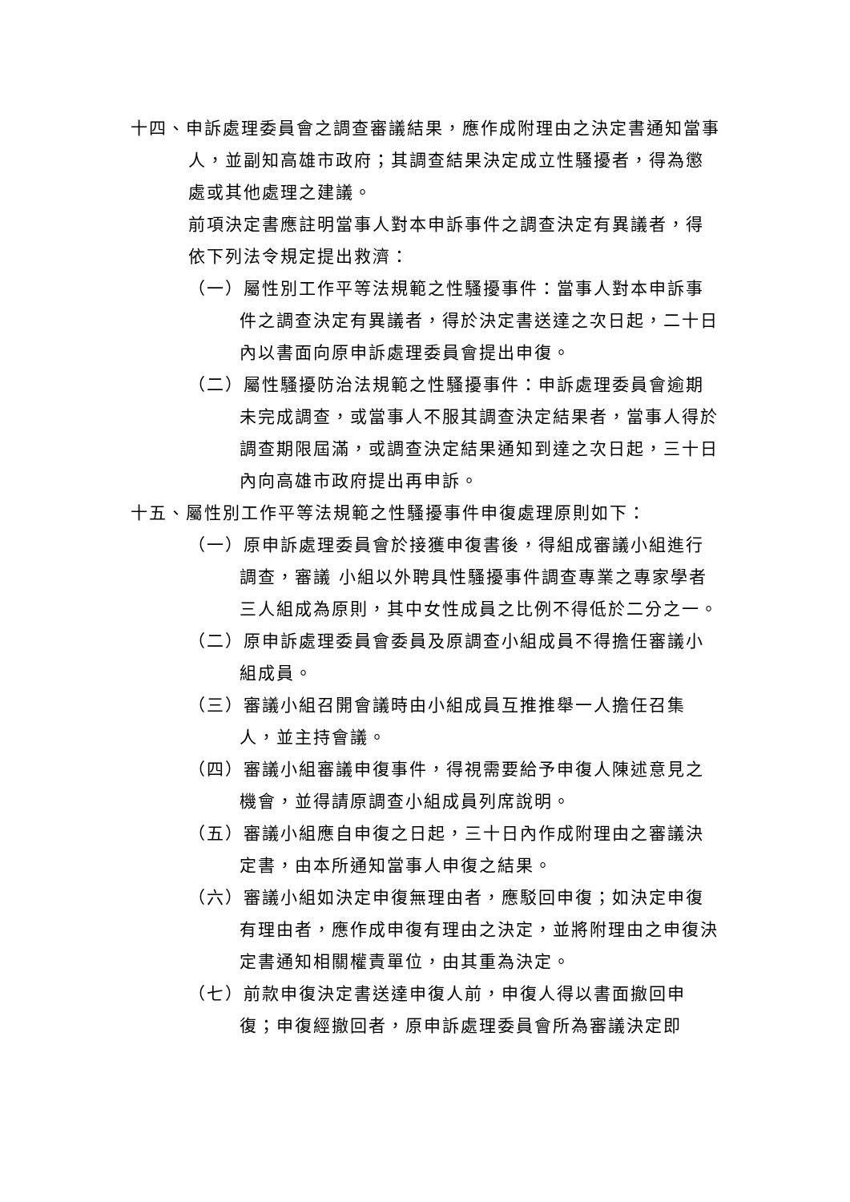十四、申訴處理委員會之調查審議結果，應作成附理由之決定書通知當事人，並副知高雄市政府；其調查結果決定成立性騷擾者，得為懲處或其他處理之建議。
前項決定書應註明當事人對本申訴事件之調查決定有異議者，得依下列法令規定提出救濟：
（一）屬性別工作平等法規範之性騷擾事件：當事人對本申訴事件之調查決定有異議者，得於決定書送達之次日起，二十日內以書面向原申訴處理委員會提出申復。
（二）屬性騷擾防治法規範之性騷擾事件：申訴處理委員會逾期未完成調查，或當事人不服其調查決定結果者，當事人得於調查期限屆滿，或調查決定結果通知到達之次日起，三十日內向高雄市政府提出再申訴。
十五、屬性別工作平等法規範之性騷擾事件申復處理原則如下：
（一）原申訴處理委員會於接獲申復書後，得組成審議小組進行調查，審議 小組以外聘具性騷擾事件調查專業之專家學者三人組成為原則，其中女性成員之比例不得低於二分之一。
（二）原申訴處理委員會委員及原調查小組成員不得擔任審議小組成員。
（三）審議小組召開會議時由小組成員互推推舉一人擔任召集人，並主持會議。
（四）審議小組審議申復事件，得視需要給予申復人陳述意見之機會，並得請原調查小組成員列席說明。
（五）審議小組應自申復之日起，三十日內作成附理由之審議決定書，由本所通知當事人申復之結果。
（六）審議小組如決定申復無理由者，應駁回申復；如決定申復有理由者，應作成申復有理由之決定，並將附理由之申復決定書通知相關權責單位，由其重為決定。
（七）前款申復決定書送達申復人前，申復人得以書面撤回申復；申復經撤回者，原申訴處理委員會所為審議決定即